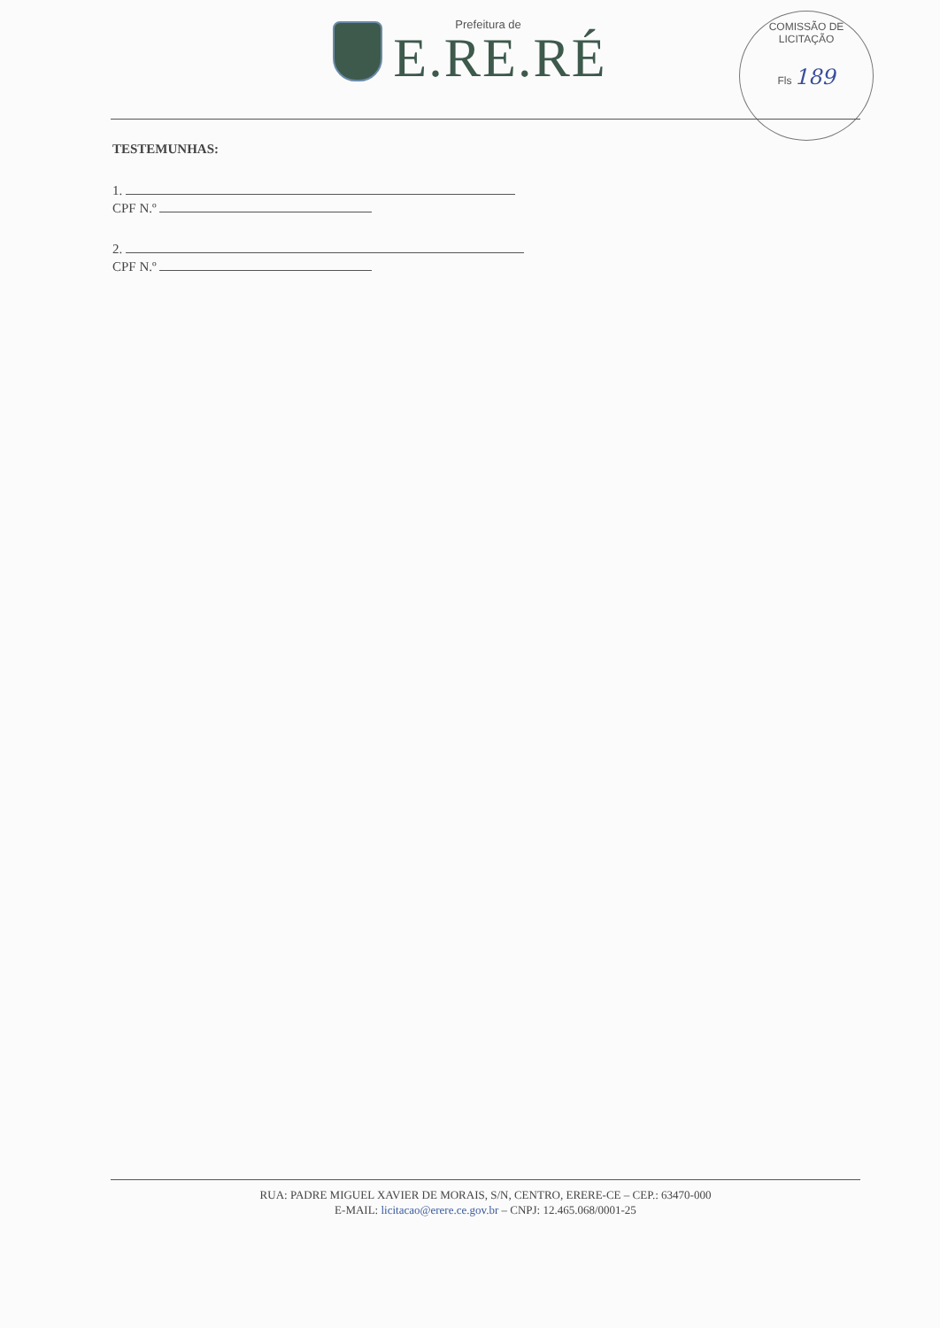Prefeitura de
E.RE.RÉ
COMISSÃO DE LICITAÇÃO
Fls 189
TESTEMUNHAS:
1.
CPF N.º
2.
CPF N.º
RUA: PADRE MIGUEL XAVIER DE MORAIS, S/N, CENTRO, ERERE-CE – CEP.: 63470-000
E-MAIL: licitacao@erere.ce.gov.br – CNPJ: 12.465.068/0001-25